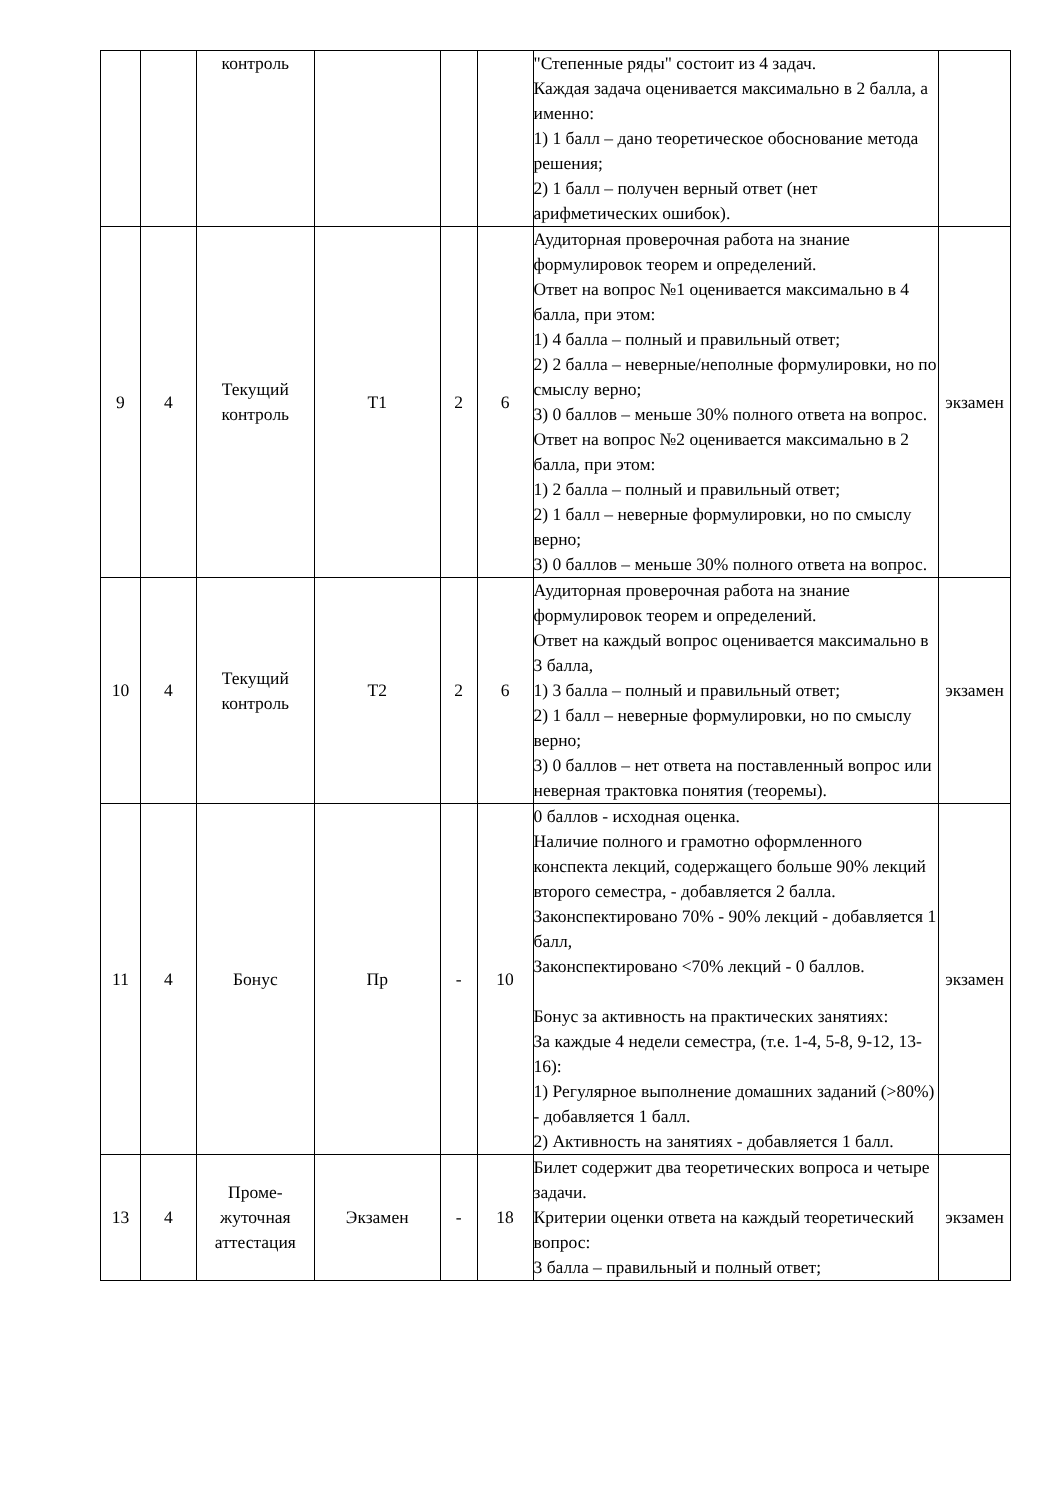| | | контроль | | | | "Степенные ряды" состоит из 4 задач. Каждая задача оценивается максимально в 2 балла, а именно: 1) 1 балл – дано теоретическое обоснование метода решения; 2) 1 балл – получен верный ответ (нет арифметических ошибок). | |
| 9 | 4 | Текущий контроль | Т1 | 2 | 6 | Аудиторная проверочная работа на знание формулировок теорем и определений. Ответ на вопрос №1 оценивается максимально в 4 балла, при этом: 1) 4 балла – полный и правильный ответ; 2) 2 балла – неверные/неполные формулировки, но по смыслу верно; 3) 0 баллов – меньше 30% полного ответа на вопрос. Ответ на вопрос №2 оценивается максимально в 2 балла, при этом: 1) 2 балла – полный и правильный ответ; 2) 1 балл – неверные формулировки, но по смыслу верно; 3) 0 баллов – меньше 30% полного ответа на вопрос. | экзамен |
| 10 | 4 | Текущий контроль | Т2 | 2 | 6 | Аудиторная проверочная работа на знание формулировок теорем и определений. Ответ на каждый вопрос оценивается максимально в 3 балла, 1) 3 балла – полный и правильный ответ; 2) 1 балл – неверные формулировки, но по смыслу верно; 3) 0 баллов – нет ответа на поставленный вопрос или неверная трактовка понятия (теоремы). | экзамен |
| 11 | 4 | Бонус | Пр | - | 10 | 0 баллов - исходная оценка. Наличие полного и грамотно оформленного конспекта лекций, содержащего больше 90% лекций второго семестра, - добавляется 2 балла. Законспектировано 70% - 90% лекций - добавляется 1 балл, Законспектировано <70% лекций - 0 баллов. Бонус за активность на практических занятиях: За каждые 4 недели семестра, (т.е. 1-4, 5-8, 9-12, 13-16): 1) Регулярное выполнение домашних заданий (>80%) - добавляется 1 балл. 2) Активность на занятиях - добавляется 1 балл. | экзамен |
| 13 | 4 | Проме- жуточная аттестация | Экзамен | - | 18 | Билет содержит два теоретических вопроса и четыре задачи. Критерии оценки ответа на каждый теоретический вопрос: 3 балла – правильный и полный ответ; | экзамен |